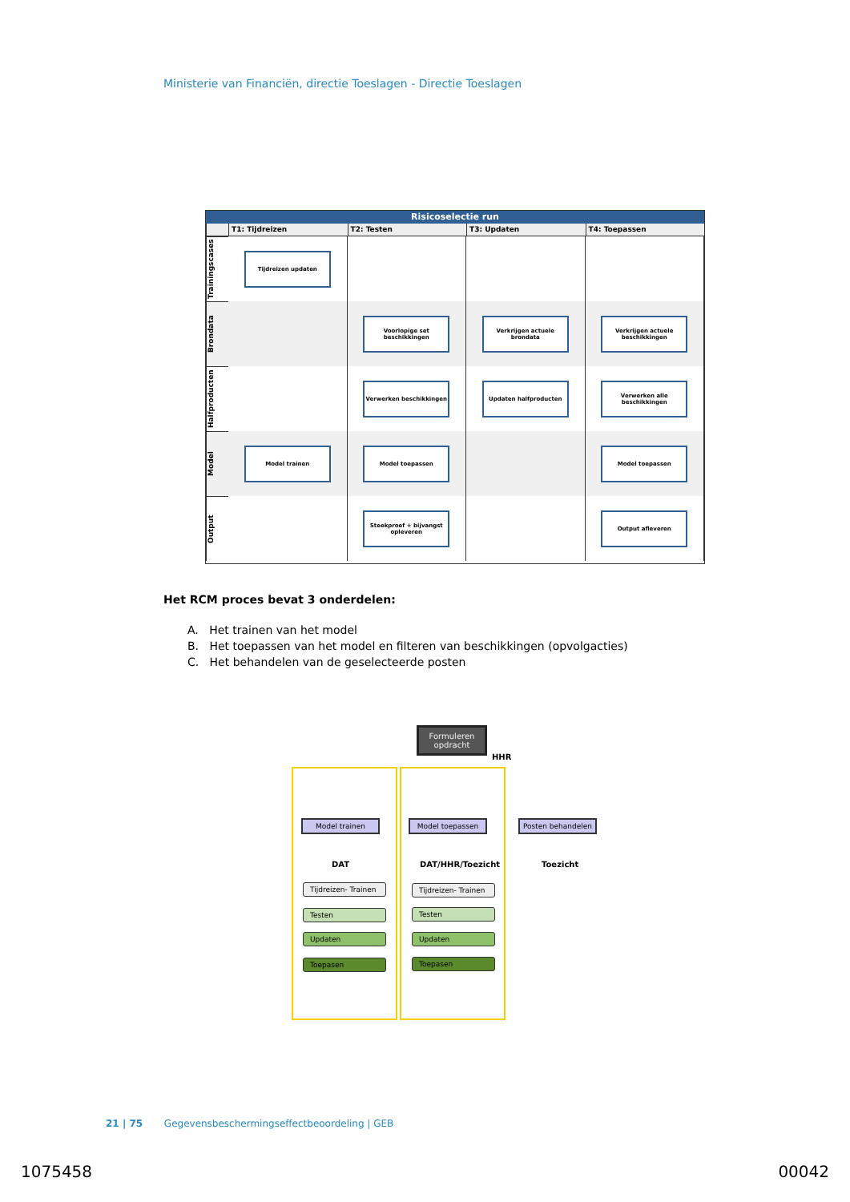Ministerie van Financiën, directie Toeslagen - Directie Toeslagen
Risicoselectie run
T1: Tijdreizen T2: Testen T3: Updaten T4: Toepassen
Trainingscases
Tijdreizen updaten
Brondata
Voorlopige set beschikkingen Verkrijgen actuele brondata Verkrijgen actuele beschikkingen
Halfproducten
Verwerken beschikkingen Updaten halfproducten Verwerken alle beschikkingen
Model
Model trainen Model toepassen Model toepassen
Output
Steekproef + bijvangst opleveren
Output afleveren
Het RCM proces bevat 3 onderdelen:
A. Het trainen van het model
B. Het toepassen van het model en filteren van beschikkingen (opvolgacties)
C. Het behandelen van de geselecteerde posten
Formuleren opdracht
HHR
Model trainen Model toepassen Posten behandelen
DAT DAT/HHR/Toezicht Toezicht
Tijdreizen- Trainen
Testen
Updaten
Toepasen
Tijdreizen- Trainen
Testen
Updaten
Toepasen
21 | 75 Gegevensbeschermingseffectbeoordeling | GEB
1075458 00042